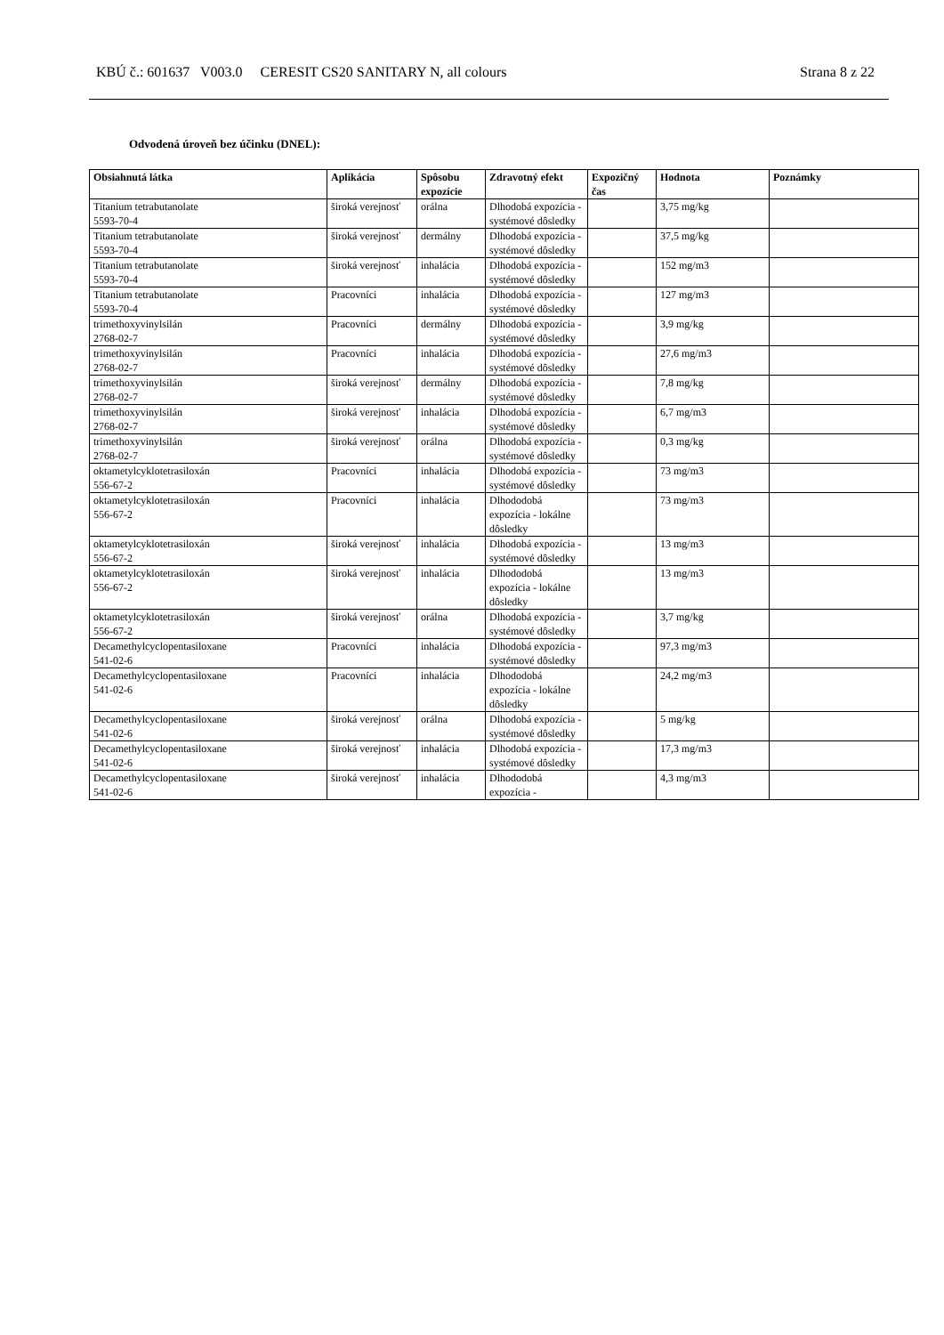KBÚ č.: 601637 V003.0 CERESIT CS20 SANITARY N, all colours Strana 8 z 22
Odvodená úroveň bez účinku (DNEL):
| Obsiahnutá látka | Aplikácia | Spôsobu expozície | Zdravotný efekt | Expozičný čas | Hodnota | Poznámky |
| --- | --- | --- | --- | --- | --- | --- |
| Titanium tetrabutanolate 5593-70-4 | široká verejnosť | orálna | Dlhodobá expozícia - systémové dôsledky | | 3,75 mg/kg | |
| Titanium tetrabutanolate 5593-70-4 | široká verejnosť | dermálny | Dlhodobá expozícia - systémové dôsledky | | 37,5 mg/kg | |
| Titanium tetrabutanolate 5593-70-4 | široká verejnosť | inhalácia | Dlhodobá expozícia - systémové dôsledky | | 152 mg/m3 | |
| Titanium tetrabutanolate 5593-70-4 | Pracovníci | inhalácia | Dlhodobá expozícia - systémové dôsledky | | 127 mg/m3 | |
| trimethoxyvinylsilán 2768-02-7 | Pracovníci | dermálny | Dlhodobá expozícia - systémové dôsledky | | 3,9 mg/kg | |
| trimethoxyvinylsilán 2768-02-7 | Pracovníci | inhalácia | Dlhodobá expozícia - systémové dôsledky | | 27,6 mg/m3 | |
| trimethoxyvinylsilán 2768-02-7 | široká verejnosť | dermálny | Dlhodobá expozícia - systémové dôsledky | | 7,8 mg/kg | |
| trimethoxyvinylsilán 2768-02-7 | široká verejnosť | inhalácia | Dlhodobá expozícia - systémové dôsledky | | 6,7 mg/m3 | |
| trimethoxyvinylsilán 2768-02-7 | široká verejnosť | orálna | Dlhodobá expozícia - systémové dôsledky | | 0,3 mg/kg | |
| oktametylcyklotetrasiloxán 556-67-2 | Pracovníci | inhalácia | Dlhodobá expozícia - systémové dôsledky | | 73 mg/m3 | |
| oktametylcyklotetrasiloxán 556-67-2 | Pracovníci | inhalácia | Dlhododobá expozícia - lokálne dôsledky | | 73 mg/m3 | |
| oktametylcyklotetrasiloxán 556-67-2 | široká verejnosť | inhalácia | Dlhodobá expozícia - systémové dôsledky | | 13 mg/m3 | |
| oktametylcyklotetrasiloxán 556-67-2 | široká verejnosť | inhalácia | Dlhododobá expozícia - lokálne dôsledky | | 13 mg/m3 | |
| oktametylcyklotetrasiloxán 556-67-2 | široká verejnosť | orálna | Dlhodobá expozícia - systémové dôsledky | | 3,7 mg/kg | |
| Decamethylcyclopentasiloxane 541-02-6 | Pracovníci | inhalácia | Dlhodobá expozícia - systémové dôsledky | | 97,3 mg/m3 | |
| Decamethylcyclopentasiloxane 541-02-6 | Pracovníci | inhalácia | Dlhododobá expozícia - lokálne dôsledky | | 24,2 mg/m3 | |
| Decamethylcyclopentasiloxane 541-02-6 | široká verejnosť | orálna | Dlhodobá expozícia - systémové dôsledky | | 5 mg/kg | |
| Decamethylcyclopentasiloxane 541-02-6 | široká verejnosť | inhalácia | Dlhodobá expozícia - systémové dôsledky | | 17,3 mg/m3 | |
| Decamethylcyclopentasiloxane 541-02-6 | široká verejnosť | inhalácia | Dlhododobá expozícia - | | 4,3 mg/m3 | |